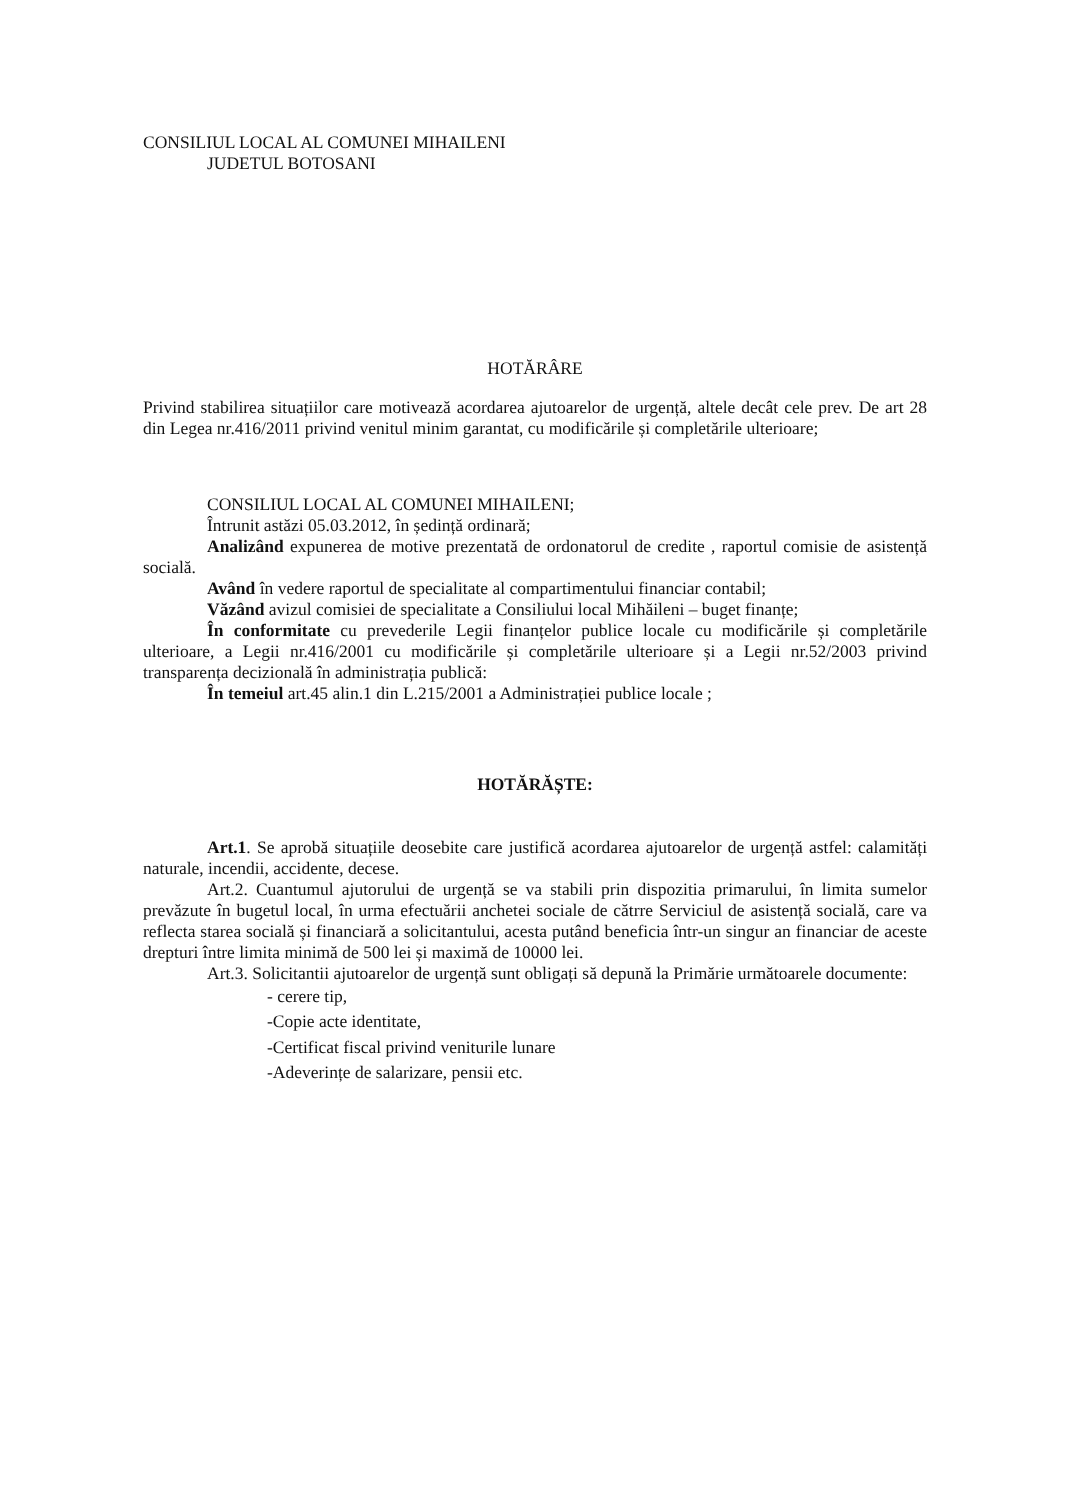CONSILIUL LOCAL AL COMUNEI MIHAILENI
JUDETUL BOTOSANI
HOTĂRÂRE
Privind stabilirea situațiilor care motivează acordarea ajutoarelor de urgență, altele decât cele prev. De art 28 din Legea nr.416/2011 privind venitul minim garantat, cu modificările și completările ulterioare;
CONSILIUL LOCAL AL COMUNEI MIHAILENI;
Întrunit astăzi 05.03.2012, în ședință ordinară;
Analizând expunerea de motive prezentată de ordonatorul de credite , raportul comisie de asistență socială.
Având în vedere raportul de specialitate al compartimentului financiar contabil;
Văzând avizul comisiei de specialitate a Consiliului local Mihăileni – buget finanțe;
În conformitate cu prevederile Legii finanțelor publice locale cu modificările și completările ulterioare, a Legii nr.416/2001 cu modificările și completările ulterioare și a Legii nr.52/2003 privind transparența decizională în administrația publică:
În temeiul art.45 alin.1 din L.215/2001 a Administrației publice locale ;
HOTĂRĂȘTE:
Art.1. Se aprobă situațiile deosebite care justifică acordarea ajutoarelor de urgență astfel: calamități naturale, incendii, accidente, decese.
Art.2. Cuantumul ajutorului de urgență se va stabili prin dispozitia primarului, în limita sumelor prevăzute în bugetul local, în urma efectuării anchetei sociale de cătrre Serviciul de asistență socială, care va reflecta starea socială și financiară a solicitantului, acesta putând beneficia într-un singur an financiar de aceste drepturi între limita minimă de 500 lei și maximă de 10000 lei.
Art.3. Solicitantii ajutoarelor de urgență sunt obligați să depună la Primărie următoarele documente:
- cerere tip,
-Copie acte identitate,
-Certificat fiscal privind veniturile lunare
-Adeverințe de salarizare, pensii etc.